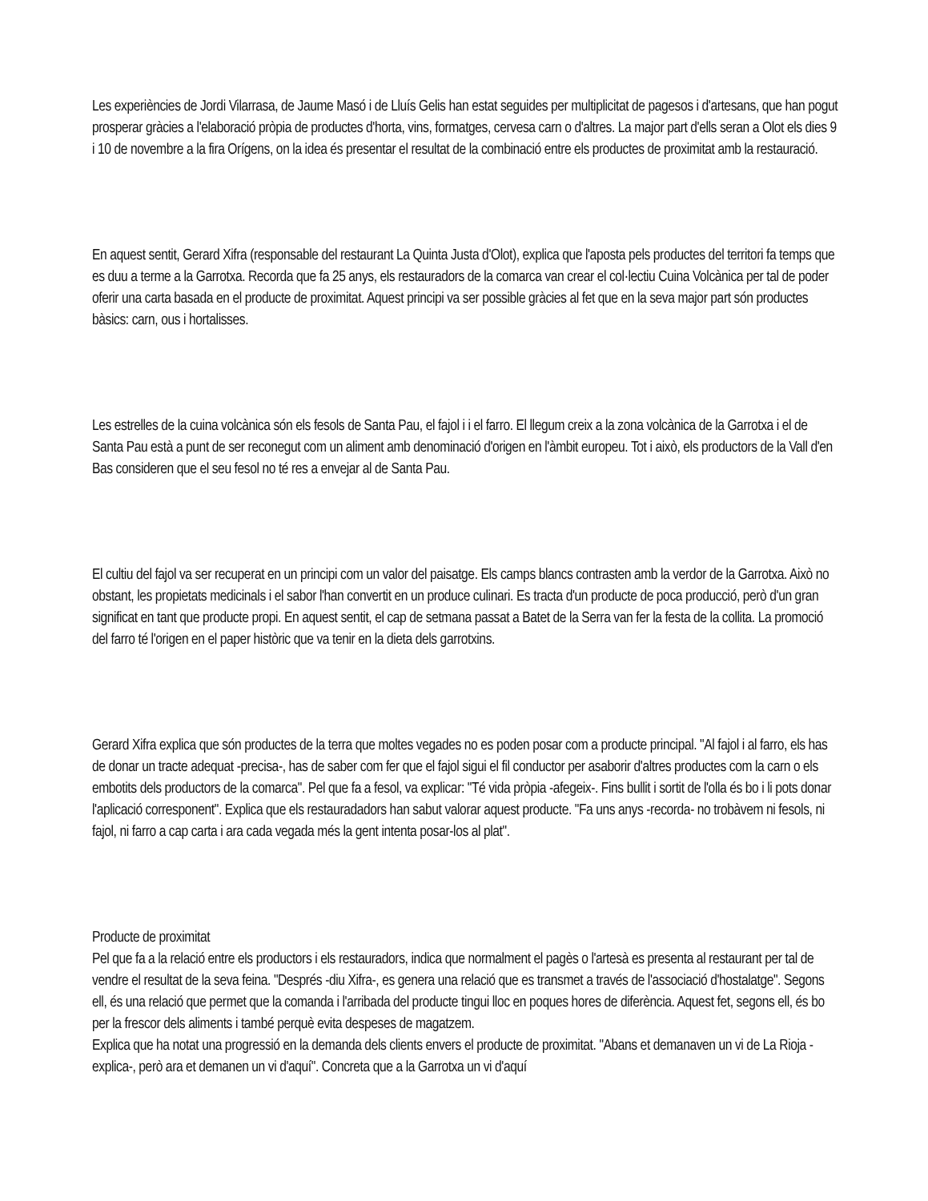Les experiències de Jordi Vilarrasa, de Jaume Masó i de Lluís Gelis han estat seguides per multiplicitat de pagesos i d'artesans, que han pogut prosperar gràcies a l'elaboració pròpia de productes d'horta, vins, formatges, cervesa carn o d'altres. La major part d'ells seran a Olot els dies 9 i 10 de novembre a la fira Orígens, on la idea és presentar el resultat de la combinació entre els productes de proximitat amb la restauració.
En aquest sentit, Gerard Xifra (responsable del restaurant La Quinta Justa d'Olot), explica que l'aposta pels productes del territori fa temps que es duu a terme a la Garrotxa. Recorda que fa 25 anys, els restauradors de la comarca van crear el col·lectiu Cuina Volcànica per tal de poder oferir una carta basada en el producte de proximitat. Aquest principi va ser possible gràcies al fet que en la seva major part són productes bàsics: carn, ous i hortalisses.
Les estrelles de la cuina volcànica són els fesols de Santa Pau, el fajol i i el farro. El llegum creix a la zona volcànica de la Garrotxa i el de Santa Pau està a punt de ser reconegut com un aliment amb denominació d'origen en l'àmbit europeu. Tot i això, els productors de la Vall d'en Bas consideren que el seu fesol no té res a envejar al de Santa Pau.
El cultiu del fajol va ser recuperat en un principi com un valor del paisatge. Els camps blancs contrasten amb la verdor de la Garrotxa. Això no obstant, les propietats medicinals i el sabor l'han convertit en un produce culinari. Es tracta d'un producte de poca producció, però d'un gran significat en tant que producte propi. En aquest sentit, el cap de setmana passat a Batet de la Serra van fer la festa de la collita. La promoció del farro té l'origen en el paper històric que va tenir en la dieta dels garrotxins.
Gerard Xifra explica que són productes de la terra que moltes vegades no es poden posar com a producte principal. "Al fajol i al farro, els has de donar un tracte adequat -precisa-, has de saber com fer que el fajol sigui el fil conductor per asaborir d'altres productes com la carn o els embotits dels productors de la comarca". Pel que fa a fesol, va explicar: "Té vida pròpia -afegeix-. Fins bullit i sortit de l'olla és bo i li pots donar l'aplicació corresponent". Explica que els restauradadors han sabut valorar aquest producte. "Fa uns anys -recorda- no trobàvem ni fesols, ni fajol, ni farro a cap carta i ara cada vegada més la gent intenta posar-los al plat".
Producte de proximitat
Pel que fa a la relació entre els productors i els restauradors, indica que normalment el pagès o l'artesà es presenta al restaurant per tal de vendre el resultat de la seva feina. "Després -diu Xifra-, es genera una relació que es transmet a través de l'associació d'hostalatge". Segons ell, és una relació que permet que la comanda i l'arribada del producte tingui lloc en poques hores de diferència. Aquest fet, segons ell, és bo per la frescor dels aliments i també perquè evita despeses de magatzem.
Explica que ha notat una progressió en la demanda dels clients envers el producte de proximitat. "Abans et demanaven un vi de La Rioja -explica-, però ara et demanen un vi d'aquí". Concreta que a la Garrotxa un vi d'aquí